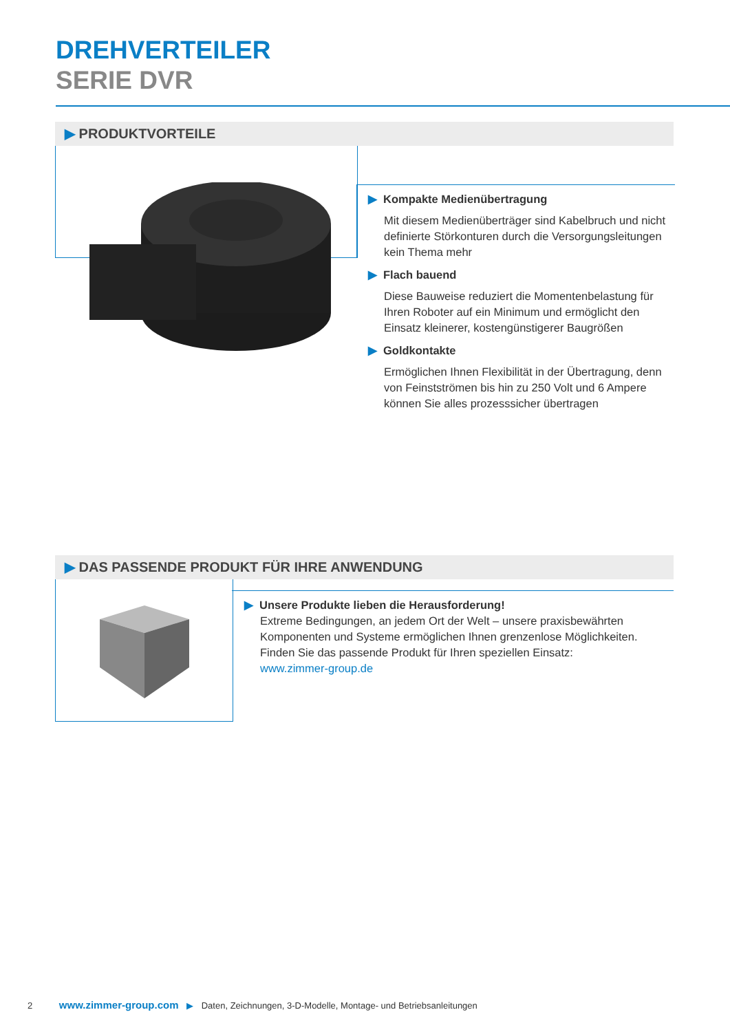DREHVERTEILER
SERIE DVR
▶ PRODUKTVORTEILE
▶ Kompakte Medienübertragung
Mit diesem Medienüberträger sind Kabelbruch und nicht definierte Störkonturen durch die Versorgungsleitungen kein Thema mehr
▶ Flach bauend
Diese Bauweise reduziert die Momentenbelastung für Ihren Roboter auf ein Minimum und ermöglicht den Einsatz kleinerer, kostengünstigerer Baugrößen
▶ Goldkontakte
Ermöglichen Ihnen Flexibilität in der Übertragung, denn von Feinstströmen bis hin zu 250 Volt und 6 Ampere können Sie alles prozesssicher übertragen
▶ DAS PASSENDE PRODUKT FÜR IHRE ANWENDUNG
▶ Unsere Produkte lieben die Herausforderung!
Extreme Bedingungen, an jedem Ort der Welt – unsere praxisbewährten Komponenten und Systeme ermöglichen Ihnen grenzenlose Möglichkeiten. Finden Sie das passende Produkt für Ihren speziellen Einsatz:
www.zimmer-group.de
2 www.zimmer-group.com ▶ Daten, Zeichnungen, 3-D-Modelle, Montage- und Betriebsanleitungen